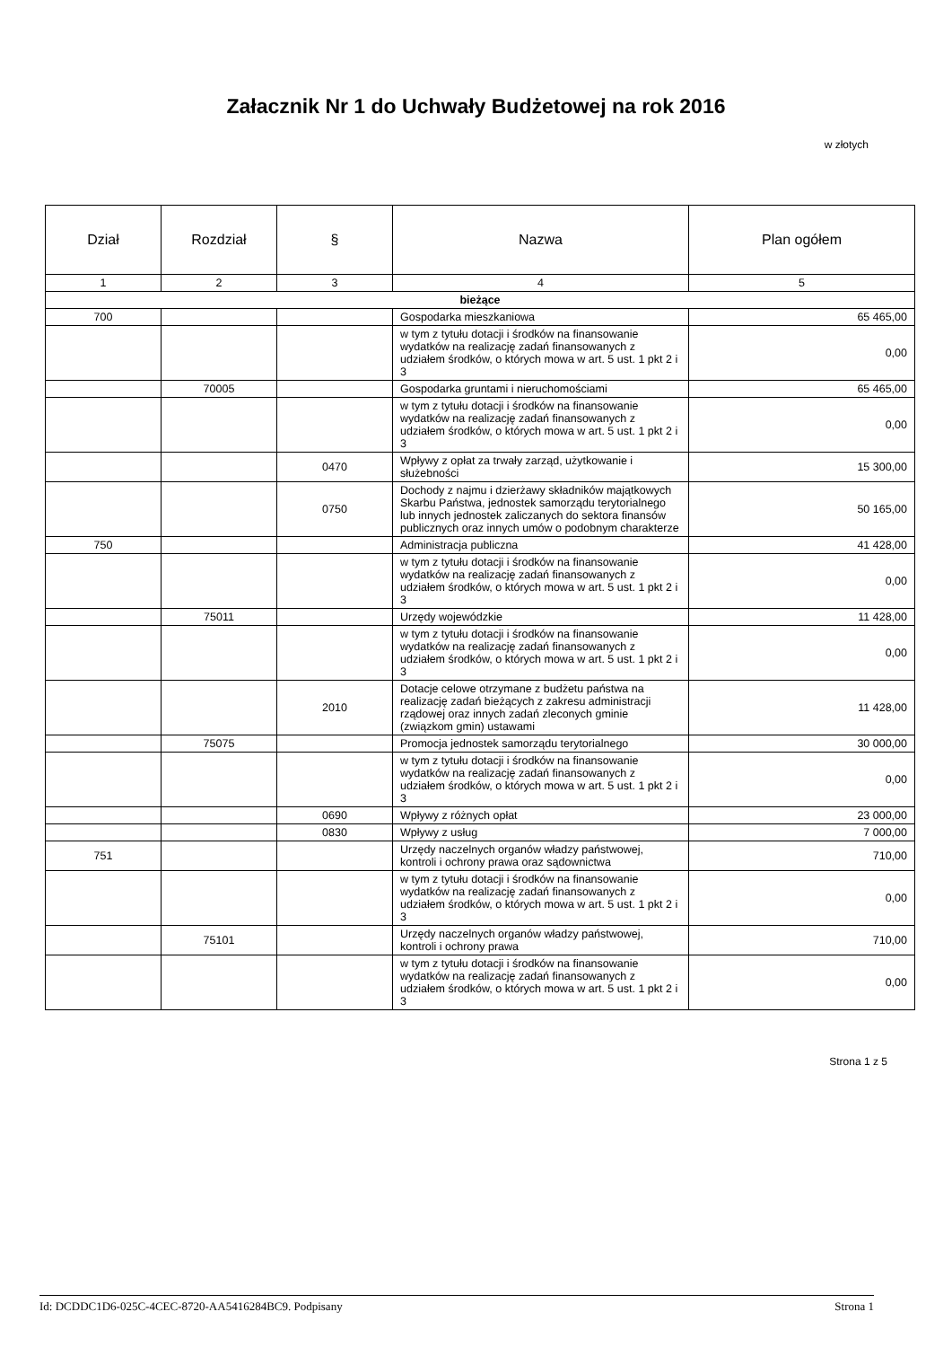Załacznik Nr 1 do Uchwały Budżetowej na rok 2016
w złotych
| Dział | Rozdział | § | Nazwa | Plan ogółem |
| --- | --- | --- | --- | --- |
| 1 | 2 | 3 | 4 | 5 |
| bieżące | | | | |
| 700 | | | Gospodarka mieszkaniowa | 65 465,00 |
| | | | w tym z tytułu dotacji i środków na finansowanie wydatków na realizację zadań finansowanych z udziałem środków, o których mowa w art. 5 ust. 1 pkt 2 i 3 | 0,00 |
| | 70005 | | Gospodarka gruntami i nieruchomościami | 65 465,00 |
| | | | w tym z tytułu dotacji i środków na finansowanie wydatków na realizację zadań finansowanych z udziałem środków, o których mowa w art. 5 ust. 1 pkt 2 i 3 | 0,00 |
| | | 0470 | Wpływy z opłat za trwały zarząd, użytkowanie i służebności | 15 300,00 |
| | | 0750 | Dochody z najmu i dzierżawy składników majątkowych Skarbu Państwa, jednostek samorządu terytorialnego lub innych jednostek zaliczanych do sektora finansów publicznych oraz innych umów o podobnym charakterze | 50 165,00 |
| 750 | | | Administracja publiczna | 41 428,00 |
| | | | w tym z tytułu dotacji i środków na finansowanie wydatków na realizację zadań finansowanych z udziałem środków, o których mowa w art. 5 ust. 1 pkt 2 i 3 | 0,00 |
| | 75011 | | Urzędy wojewódzkie | 11 428,00 |
| | | | w tym z tytułu dotacji i środków na finansowanie wydatków na realizację zadań finansowanych z udziałem środków, o których mowa w art. 5 ust. 1 pkt 2 i 3 | 0,00 |
| | | 2010 | Dotacje celowe otrzymane z budżetu państwa na realizację zadań bieżących z zakresu administracji rządowej oraz innych zadań zleconych gminie (związkom gmin) ustawami | 11 428,00 |
| | 75075 | | Promocja jednostek samorządu terytorialnego | 30 000,00 |
| | | | w tym z tytułu dotacji i środków na finansowanie wydatków na realizację zadań finansowanych z udziałem środków, o których mowa w art. 5 ust. 1 pkt 2 i 3 | 0,00 |
| | | 0690 | Wpływy z różnych opłat | 23 000,00 |
| | | 0830 | Wpływy z usług | 7 000,00 |
| 751 | | | Urzędy naczelnych organów władzy państwowej, kontroli i ochrony prawa oraz sądownictwa | 710,00 |
| | | | w tym z tytułu dotacji i środków na finansowanie wydatków na realizację zadań finansowanych z udziałem środków, o których mowa w art. 5 ust. 1 pkt 2 i 3 | 0,00 |
| | 75101 | | Urzędy naczelnych organów władzy państwowej, kontroli i ochrony prawa | 710,00 |
| | | | w tym z tytułu dotacji i środków na finansowanie wydatków na realizację zadań finansowanych z udziałem środków, o których mowa w art. 5 ust. 1 pkt 2 i 3 | 0,00 |
Strona 1 z 5
Id: DCDDC1D6-025C-4CEC-8720-AA5416284BC9. Podpisany Strona 1